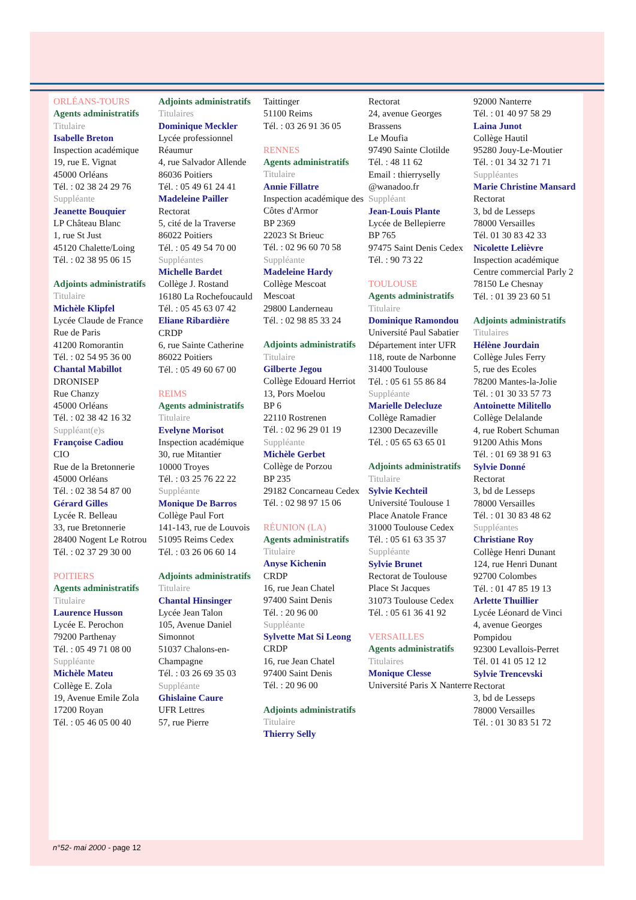ORLÉANS-TOURS
Agents administratifs
Titulaire
Isabelle Breton
Inspection académique
19, rue E. Vignat
45000 Orléans
Tél. : 02 38 24 29 76
Suppléante
Jeanette Bouquier
LP Château Blanc
1, rue St Just
45120 Chalette/Loing
Tél. : 02 38 95 06 15
Adjoints administratifs
Titulaire
Michèle Klipfel
Lycée Claude de France
Rue de Paris
41200 Romorantin
Tél. : 02 54 95 36 00
Chantal Mabillot
DRONISEP
Rue Chanzy
45000 Orléans
Tél. : 02 38 42 16 32
Suppléant(e)s
Françoise Cadiou
CIO
Rue de la Bretonnerie
45000 Orléans
Tél. : 02 38 54 87 00
Gérard Gilles
Lycée R. Belleau
33, rue Bretonnerie
28400 Nogent Le Rotrou
Tél. : 02 37 29 30 00
POITIERS
Agents administratifs
Titulaire
Laurence Husson
Lycée E. Perochon
79200 Parthenay
Tél. : 05 49 71 08 00
Suppléante
Michèle Mateu
Collège E. Zola
19, Avenue Emile Zola
17200 Royan
Tél. : 05 46 05 00 40
Adjoints administratifs
Titulaires
Dominique Meckler
Lycée professionnel Réaumur
4, rue Salvador Allende
86036 Poitiers
Tél. : 05 49 61 24 41
Madeleine Pailler
Rectorat
5, cité de la Traverse
86022 Poitiers
Tél. : 05 49 54 70 00
Suppléantes
Michelle Bardet
Collège J. Rostand
16180 La Rochefoucauld
Tél. : 05 45 63 07 42
Eliane Ribardière
CRDP
6, rue Sainte Catherine
86022 Poitiers
Tél. : 05 49 60 67 00
REIMS
Agents administratifs
Titulaire
Evelyne Morisot
Inspection académique
30, rue Mitantier
10000 Troyes
Tél. : 03 25 76 22 22
Suppléante
Monique De Barros
Collège Paul Fort
141-143, rue de Louvois
51095 Reims Cedex
Tél. : 03 26 06 60 14
Adjoints administratifs
Titulaire
Chantal Hinsinger
Lycée Jean Talon
105, Avenue Daniel Simonnot
51037 Chalons-en-Champagne
Tél. : 03 26 69 35 03
Suppléante
Ghislaine Caure
UFR Lettres
57, rue Pierre
Taittinger
51100 Reims
Tél. : 03 26 91 36 05
RENNES
Agents administratifs
Titulaire
Annie Fillatre
Inspection académique des Côtes d'Armor
BP 2369
22023 St Brieuc
Tél. : 02 96 60 70 58
Suppléante
Madeleine Hardy
Collège Mescoat
Mescoat
29800 Landerneau
Tél. : 02 98 85 33 24
Adjoints administratifs
Titulaire
Gilberte Jegou
Collège Edouard Herriot
13, Pors Moelou
BP 6
22110 Rostrenen
Tél. : 02 96 29 01 19
Suppléante
Michèle Gerbet
Collège de Porzou
BP 235
29182 Concarneau Cedex
Tél. : 02 98 97 15 06
RÉUNION (LA)
Agents administratifs
Titulaire
Anyse Kichenin
CRDP
16, rue Jean Chatel
97400 Saint Denis
Tél. : 20 96 00
Suppléante
Sylvette Mat Si Leong
CRDP
16, rue Jean Chatel
97400 Saint Denis
Tél. : 20 96 00
Adjoints administratifs
Titulaire
Thierry Selly
Rectorat
24, avenue Georges Brassens
Le Moufia
97490 Sainte Clotilde
Tél. : 48 11 62
Email : thierryselly @wanadoo.fr
Suppléant
Jean-Louis Plante
Lycée de Bellepierre
BP 765
97475 Saint Denis Cedex
Tél. : 90 73 22
TOULOUSE
Agents administratifs
Titulaire
Dominique Ramondou
Université Paul Sabatier
Département inter UFR
118, route de Narbonne
31400 Toulouse
Tél. : 05 61 55 86 84
Suppléante
Marielle Delecluze
Collège Ramadier
12300 Decazeville
Tél. : 05 65 63 65 01
Adjoints administratifs
Titulaire
Sylvie Kechteil
Université Toulouse 1
Place Anatole France
31000 Toulouse Cedex
Tél. : 05 61 63 35 37
Suppléante
Sylvie Brunet
Rectorat de Toulouse
Place St Jacques
31073 Toulouse Cedex
Tél. : 05 61 36 41 92
VERSAILLES
Agents administratifs
Titulaires
Monique Clesse
Université Paris X Nanterre
92000 Nanterre
Tél. : 01 40 97 58 29
Laina Junot
Collège Hautil
95280 Jouy-Le-Moutier
Tél. : 01 34 32 71 71
Suppléantes
Marie Christine Mansard
Rectorat
3, bd de Lesseps
78000 Versailles
Tél. 01 30 83 42 33
Nicolette Lelièvre
Inspection académique
Centre commercial Parly 2
78150 Le Chesnay
Tél. : 01 39 23 60 51
Adjoints administratifs
Titulaires
Hélène Jourdain
Collège Jules Ferry
5, rue des Ecoles
78200 Mantes-la-Jolie
Tél. : 01 30 33 57 73
Antoinette Militello
Collège Delalande
4, rue Robert Schuman
91200 Athis Mons
Tél. : 01 69 38 91 63
Sylvie Donné
Rectorat
3, bd de Lesseps
78000 Versailles
Tél. : 01 30 83 48 62
Suppléantes
Christiane Roy
Collège Henri Dunant
124, rue Henri Dunant
92700 Colombes
Tél. : 01 47 85 19 13
Arlette Thuillier
Lycée Léonard de Vinci
4, avenue Georges Pompidou
92300 Levallois-Perret
Tél. 01 41 05 12 12
Sylvie Trencevski
Rectorat
3, bd de Lesseps
78000 Versailles
Tél. : 01 30 83 51 72
n°52- mai 2000 - page 12